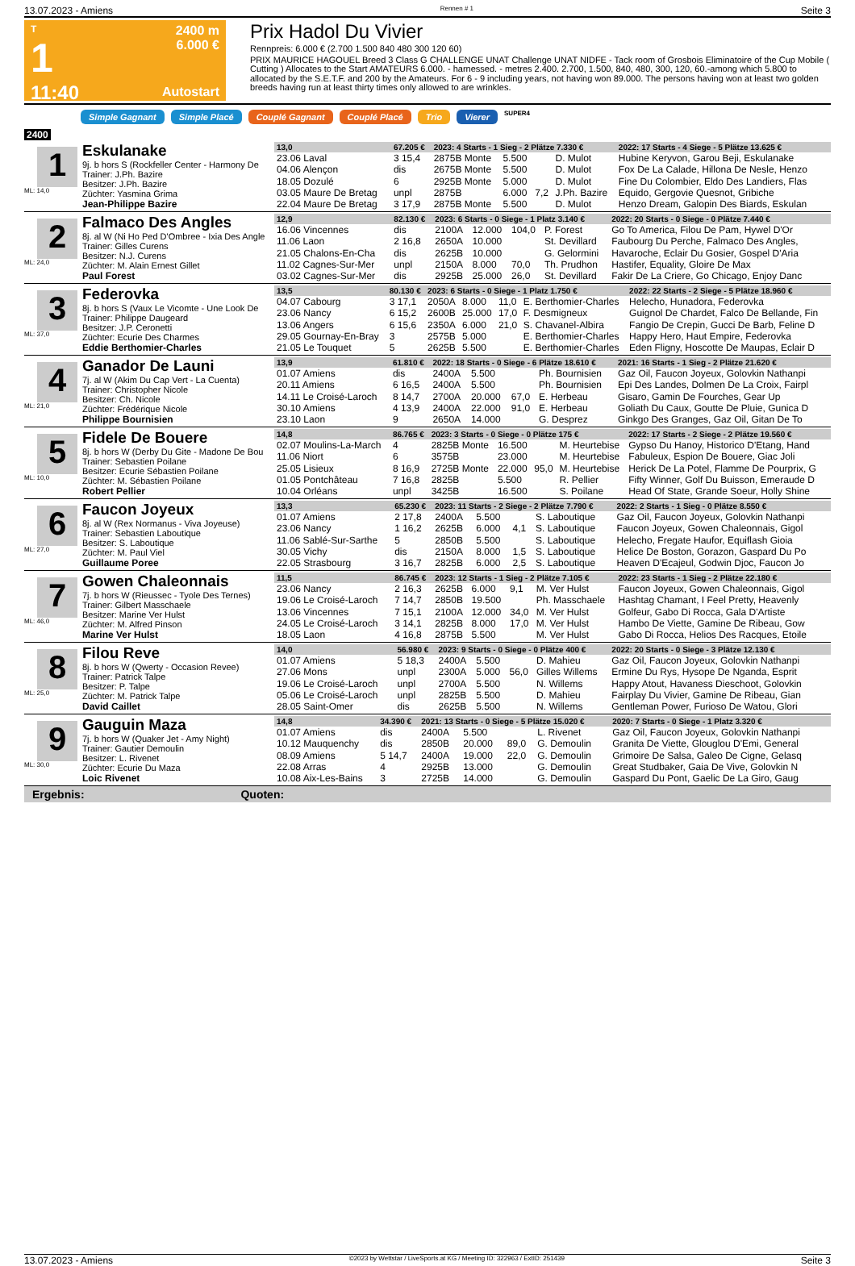13.07.2023 - Amiens Rennen # 1 Seite 3
T
1
11:40
2400 m
6.000 €
Autostart
Prix Hadol Du Vivier
Rennpreis: 6.000 € (2.700 1.500 840 480 300 120 60)
PRIX MAURICE HAGOUEL Breed 3 Class G CHALLENGE UNAT Challenge UNAT NIDFE - Tack room of Grosbois Eliminatoire of the Cup Mobile ( Cutting ) Allocates to the Start AMATEURS 6.000. - harnessed. - metres 2.400. 2.700, 1.500, 840, 480, 300, 120, 60.-among which 5.800 to allocated by the S.E.T.F. and 200 by the Amateurs. For 6 - 9 including years, not having won 89.000. The persons having won at least two golden breeds having run at least thirty times only allowed to are wrinkles.
Simple Gagnant Simple Placé Couplé Gagnant Couplé Placé Trio Vierer SUPER4
2400
1
ML: 14,0
Eskulanake
9j. b hors S (Rockfeller Center - Harmony De
Trainer: J.Ph. Bazire
Besitzer: J.Ph. Bazire
Züchter: Yasmina Grima
Jean-Philippe Bazire
| 13,0 | 67.205 € | 2023: 4 Starts - 1 Sieg - 2 Plätze 7.330 € | | | | 2022: 17 Starts - 4 Siege - 5 Plätze 13.625 € |
| --- | --- | --- | --- | --- | --- | --- |
| 23.06 Laval | 3 15,4 | 2875B Monte | 5.500 | | D. Mulot | Hubine Keryvon, Garou Beji, Eskulanake |
| 04.06 Alençon | dis | 2675B Monte | 5.500 | | D. Mulot | Fox De La Calade, Hillona De Nesle, Henzo |
| 18.05 Dozulé | 6 | 2925B Monte | 5.000 | | D. Mulot | Fine Du Colombier, Eldo Des Landiers, Flas |
| 03.05 Maure De Bretag | unpl | 2875B | 6.000 | 7,2 | J.Ph. Bazire | Equido, Gergovie Quesnot, Gribiche |
| 22.04 Maure De Bretag | 3 17,9 | 2875B Monte | 5.500 | | D. Mulot | Henzo Dream, Galopin Des Biards, Eskulan |
2
ML: 24,0
Falmaco Des Angles
8j. al W (Ni Ho Ped D'Ombree - Ixia Des Angle
Trainer: Gilles Curens
Besitzer: N.J. Curens
Züchter: M. Alain Ernest Gillet
Paul Forest
| 12,9 | 82.130 € | 2023: 6 Starts - 0 Siege - 1 Platz 3.140 € | | | | 2022: 20 Starts - 0 Siege - 0 Plätze 7.440 € |
| --- | --- | --- | --- | --- | --- | --- |
| 16.06 Vincennes | dis | 2100A | 12.000 | 104,0 | P. Forest | Go To America, Filou De Pam, Hywel D'Or |
| 11.06 Laon | 2 16,8 | 2650A | 10.000 | | St. Devillard | Faubourg Du Perche, Falmaco Des Angles, |
| 21.05 Chalons-En-Cha | dis | 2625B | 10.000 | | G. Gelormini | Havaroche, Eclair Du Gosier, Gospel D'Aria |
| 11.02 Cagnes-Sur-Mer | unpl | 2150A | 8.000 | 70,0 | Th. Prudhon | Hastifer, Equality, Gloire De Max |
| 03.02 Cagnes-Sur-Mer | dis | 2925B | 25.000 | 26,0 | St. Devillard | Fakir De La Criere, Go Chicago, Enjoy Danc |
3
ML: 37,0
Federovka
8j. b hors S (Vaux Le Vicomte - Une Look De
Trainer: Philippe Daugeard
Besitzer: J.P. Ceronetti
Züchter: Ecurie Des Charmes
Eddie Berthomier-Charles
| 13,5 | 80.130 € | 2023: 6 Starts - 0 Siege - 1 Platz 1.750 € | | | | 2022: 22 Starts - 2 Siege - 5 Plätze 18.960 € |
| --- | --- | --- | --- | --- | --- | --- |
| 04.07 Cabourg | 3 17,1 | 2050A | 8.000 | 11,0 | E. Berthomier-Charles | Helecho, Hunadora, Federovka |
| 23.06 Nancy | 6 15,2 | 2600B | 25.000 | 17,0 | F. Desmigneux | Guignol De Chardet, Falco De Bellande, Fin |
| 13.06 Angers | 6 15,6 | 2350A | 6.000 | 21,0 | S. Chavanel-Albira | Fangio De Crepin, Gucci De Barb, Feline D |
| 29.05 Gournay-En-Bray | 3 | 2575B | 5.000 | | E. Berthomier-Charles | Happy Hero, Haut Empire, Federovka |
| 21.05 Le Touquet | 5 | 2625B | 5.500 | | E. Berthomier-Charles | Eden Fligny, Hoscotte De Maupas, Eclair D |
4
ML: 21,0
Ganador De Launi
7j. al W (Akim Du Cap Vert - La Cuenta)
Trainer: Christopher Nicole
Besitzer: Ch. Nicole
Züchter: Frédérique Nicole
Philippe Bournisien
| 13,9 | 61.810 € | 2022: 18 Starts - 0 Siege - 6 Plätze 18.610 € | | | | 2021: 16 Starts - 1 Sieg - 2 Plätze 21.620 € |
| --- | --- | --- | --- | --- | --- | --- |
| 01.07 Amiens | dis | 2400A | 5.500 | | Ph. Bournisien | Gaz Oil, Faucon Joyeux, Golovkin Nathanpi |
| 20.11 Amiens | 6 16,5 | 2400A | 5.500 | | Ph. Bournisien | Epi Des Landes, Dolmen De La Croix, Fairpl |
| 14.11 Le Croisé-Laroch | 8 14,7 | 2700A | 20.000 | 67,0 | E. Herbeau | Gisaro, Gamin De Fourches, Gear Up |
| 30.10 Amiens | 4 13,9 | 2400A | 22.000 | 91,0 | E. Herbeau | Goliath Du Caux, Goutte De Pluie, Gunica D |
| 23.10 Laon | 9 | 2650A | 14.000 | | G. Desprez | Ginkgo Des Granges, Gaz Oil, Gitan De To |
5
ML: 10,0
Fidele De Bouere
8j. b hors W (Derby Du Gite - Madone De Bou
Trainer: Sebastien Poilane
Besitzer: Ecurie Sébastien Poilane
Züchter: M. Sébastien Poilane
Robert Pellier
| 14,8 | 86.765 € | 2023: 3 Starts - 0 Siege - 0 Plätze 175 € | | | | 2022: 17 Starts - 2 Siege - 2 Plätze 19.560 € |
| --- | --- | --- | --- | --- | --- | --- |
| 02.07 Moulins-La-March | 4 | 2825B Monte | 16.500 | | M. Heurtebise | Gypso Du Hanoy, Historico D'Etang, Hand |
| 11.06 Niort | 6 | 3575B | 23.000 | | M. Heurtebise | Fabuleux, Espion De Bouere, Giac Joli |
| 25.05 Lisieux | 8 16,9 | 2725B Monte | 22.000 | 95,0 | M. Heurtebise | Herick De La Potel, Flamme De Pourprix, G |
| 01.05 Pontchâteau | 7 16,8 | 2825B | 5.500 | | R. Pellier | Fifty Winner, Golf Du Buisson, Emeraude D |
| 10.04 Orléans | unpl | 3425B | 16.500 | | S. Poilane | Head Of State, Grande Soeur, Holly Shine |
6
ML: 27,0
Faucon Joyeux
8j. al W (Rex Normanus - Viva Joyeuse)
Trainer: Sebastien Laboutique
Besitzer: S. Laboutique
Züchter: M. Paul Viel
Guillaume Poree
| 13,3 | 65.230 € | 2023: 11 Starts - 2 Siege - 2 Plätze 7.790 € | | | | 2022: 2 Starts - 1 Sieg - 0 Plätze 8.550 € |
| --- | --- | --- | --- | --- | --- | --- |
| 01.07 Amiens | 2 17,8 | 2400A | 5.500 | | S. Laboutique | Gaz Oil, Faucon Joyeux, Golovkin Nathanpi |
| 23.06 Nancy | 1 16,2 | 2625B | 6.000 | 4,1 | S. Laboutique | Faucon Joyeux, Gowen Chaleonnais, Gigol |
| 11.06 Sablé-Sur-Sarthe | 5 | 2850B | 5.500 | | S. Laboutique | Helecho, Fregate Haufor, Equiflash Gioia |
| 30.05 Vichy | dis | 2150A | 8.000 | 1,5 | S. Laboutique | Helice De Boston, Gorazon, Gaspard Du Po |
| 22.05 Strasbourg | 3 16,7 | 2825B | 6.000 | 2,5 | S. Laboutique | Heaven D'Ecajeul, Godwin Djoc, Faucon Jo |
7
ML: 46,0
Gowen Chaleonnais
7j. b hors W (Rieussec - Tyole Des Ternes)
Trainer: Gilbert Masschaele
Besitzer: Marine Ver Hulst
Züchter: M. Alfred Pinson
Marine Ver Hulst
| 11,5 | 86.745 € | 2023: 12 Starts - 1 Sieg - 2 Plätze 7.105 € | | | | 2022: 23 Starts - 1 Sieg - 2 Plätze 22.180 € |
| --- | --- | --- | --- | --- | --- | --- |
| 23.06 Nancy | 2 16,3 | 2625B | 6.000 | 9,1 | M. Ver Hulst | Faucon Joyeux, Gowen Chaleonnais, Gigol |
| 19.06 Le Croisé-Laroch | 7 14,7 | 2850B | 19.500 | | Ph. Masschaele | Hashtag Chamant, I Feel Pretty, Heavenly |
| 13.06 Vincennes | 7 15,1 | 2100A | 12.000 | 34,0 | M. Ver Hulst | Golfeur, Gabo Di Rocca, Gala D'Artiste |
| 24.05 Le Croisé-Laroch | 3 14,1 | 2825B | 8.000 | 17,0 | M. Ver Hulst | Hambo De Viette, Gamine De Ribeau, Gow |
| 18.05 Laon | 4 16,8 | 2875B | 5.500 | | M. Ver Hulst | Gabo Di Rocca, Helios Des Racques, Etoile |
8
ML: 25,0
Filou Reve
8j. b hors W (Qwerty - Occasion Revee)
Trainer: Patrick Talpe
Besitzer: P. Talpe
Züchter: M. Patrick Talpe
David Caillet
| 14,0 | 56.980 € | 2023: 9 Starts - 0 Siege - 0 Plätze 400 € | | | | 2022: 20 Starts - 0 Siege - 3 Plätze 12.130 € |
| --- | --- | --- | --- | --- | --- | --- |
| 01.07 Amiens | 5 18,3 | 2400A | 5.500 | | D. Mahieu | Gaz Oil, Faucon Joyeux, Golovkin Nathanpi |
| 27.06 Mons | unpl | 2300A | 5.000 | 56,0 | Gilles Willems | Ermine Du Rys, Hysope De Nganda, Esprit |
| 19.06 Le Croisé-Laroch | unpl | 2700A | 5.500 | | N. Willems | Happy Atout, Havaness Dieschoot, Golovkin |
| 05.06 Le Croisé-Laroch | unpl | 2825B | 5.500 | | D. Mahieu | Fairplay Du Vivier, Gamine De Ribeau, Gian |
| 28.05 Saint-Omer | dis | 2625B | 5.500 | | N. Willems | Gentleman Power, Furioso De Watou, Glori |
9
ML: 30,0
Gauguin Maza
7j. b hors W (Quaker Jet - Amy Night)
Trainer: Gautier Demoulin
Besitzer: L. Rivenet
Züchter: Ecurie Du Maza
Loic Rivenet
| 14,8 | 34.390 € | 2021: 13 Starts - 0 Siege - 5 Plätze 15.020 € | | | | 2020: 7 Starts - 0 Siege - 1 Platz 3.320 € |
| --- | --- | --- | --- | --- | --- | --- |
| 01.07 Amiens | dis | 2400A | 5.500 | | L. Rivenet | Gaz Oil, Faucon Joyeux, Golovkin Nathanpi |
| 10.12 Mauquenchy | dis | 2850B | 20.000 | 89,0 | G. Demoulin | Granita De Viette, Glouglou D'Emi, General |
| 08.09 Amiens | 5 14,7 | 2400A | 19.000 | 22,0 | G. Demoulin | Grimoire De Salsa, Galeo De Cigne, Gelasq |
| 22.08 Arras | 4 | 2925B | 13.000 | | G. Demoulin | Great Studbaker, Gaia De Vive, Golovkin N |
| 10.08 Aix-Les-Bains | 3 | 2725B | 14.000 | | G. Demoulin | Gaspard Du Pont, Gaelic De La Giro, Gaug |
Ergebnis: Quoten:
13.07.2023 - Amiens ©2023 by Wettstar / LiveSports.at KG / Meeting ID: 322963 / ExtID: 251439 Seite 3